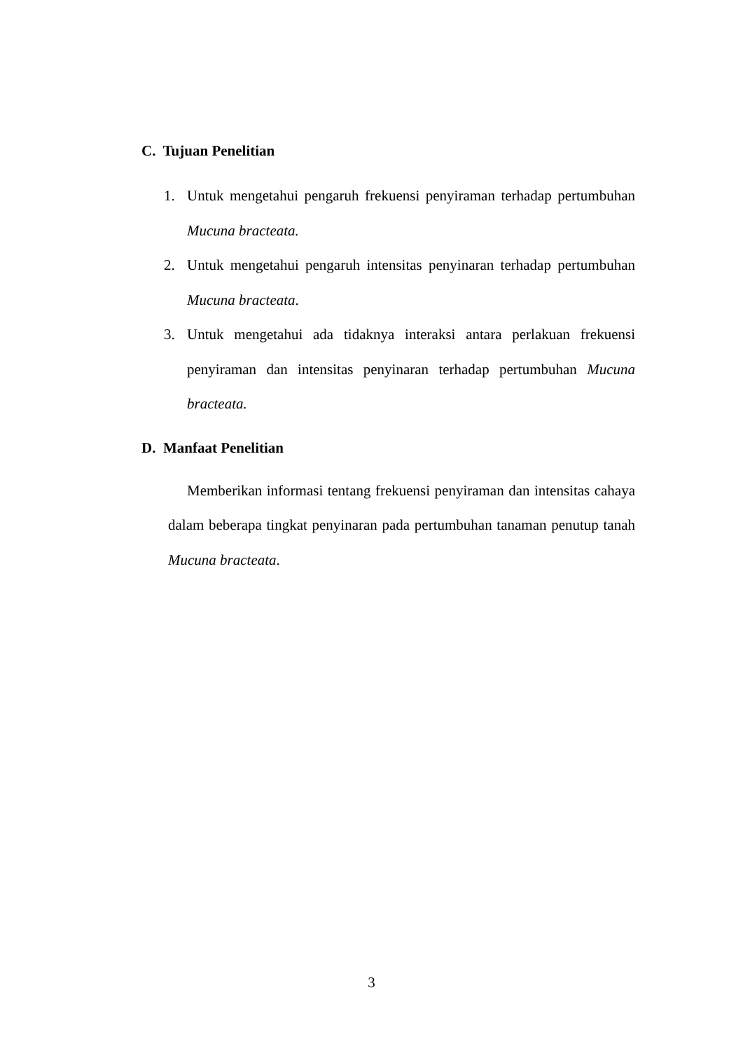C. Tujuan Penelitian
1. Untuk mengetahui pengaruh frekuensi penyiraman terhadap pertumbuhan Mucuna bracteata.
2. Untuk mengetahui pengaruh intensitas penyinaran terhadap pertumbuhan Mucuna bracteata.
3. Untuk mengetahui ada tidaknya interaksi antara perlakuan frekuensi penyiraman dan intensitas penyinaran terhadap pertumbuhan Mucuna bracteata.
D. Manfaat Penelitian
Memberikan informasi tentang frekuensi penyiraman dan intensitas cahaya dalam beberapa tingkat penyinaran pada pertumbuhan tanaman penutup tanah Mucuna bracteata.
3